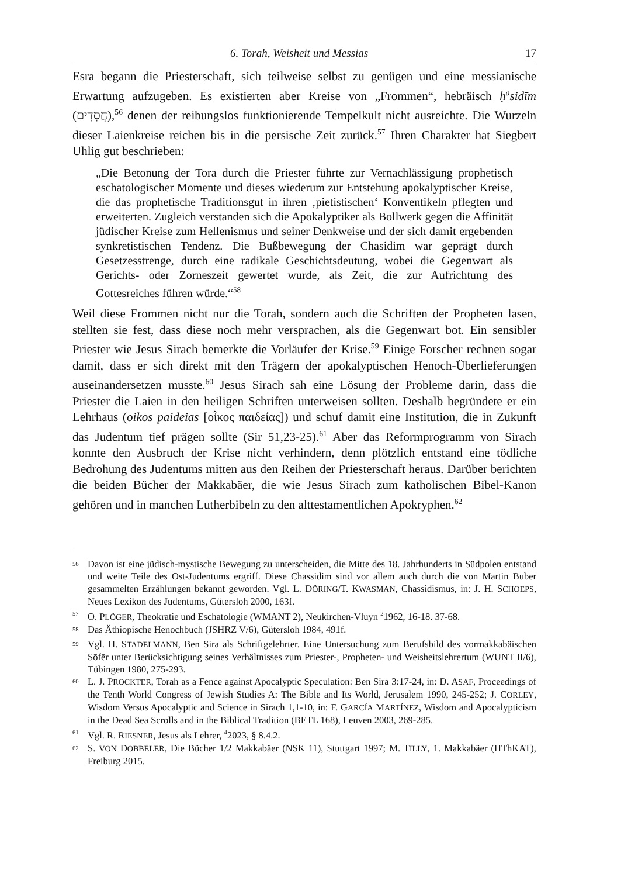6. Torah, Weisheit und Messias 17
Esra begann die Priesterschaft, sich teilweise selbst zu genügen und eine messianische Erwartung aufzugeben. Es existierten aber Kreise von „Frommen“, hebräisch ḥ<sup>a</sup>sidīm (חֲסִדִים),<sup>56</sup> denen der reibungslos funktionierende Tempelkult nicht ausreichte. Die Wurzeln dieser Laienkreise reichen bis in die persische Zeit zurück.<sup>57</sup> Ihren Charakter hat Siegbert Uhlig gut beschrieben:
„Die Betonung der Tora durch die Priester führte zur Vernachlässigung prophetisch eschatologischer Momente und dieses wiederum zur Entstehung apokalyptischer Kreise, die das prophetische Traditionsgut in ihren ‚pietis­tischen‘ Konventikeln pflegten und erweiterten. Zugleich verstanden sich die Apokalyptiker als Bollwerk gegen die Affinität jüdischer Kreise zum Helle­nismus und seiner Denkweise und der sich damit ergebenden synkretistischen Tendenz. Die Bußbewegung der Chasidim war geprägt durch Gesetzesstrenge, durch eine radikale Geschichtsdeutung, wobei die Gegenwart als Gerichts- oder Zorneszeit gewertet wurde, als Zeit, die zur Aufrichtung des Gottesreiches führen würde.“<sup>58</sup>
Weil diese Frommen nicht nur die Torah, sondern auch die Schriften der Propheten lasen, stellten sie fest, dass diese noch mehr versprachen, als die Gegenwart bot. Ein sensibler Priester wie Jesus Sirach bemerkte die Vorläufer der Krise.<sup>59</sup> Einige Forscher rechnen sogar damit, dass er sich direkt mit den Trägern der apokalyptischen Henoch-Über­lieferungen auseinandersetzen musste.<sup>60</sup> Jesus Sirach sah eine Lösung der Probleme darin, dass die Priester die Laien in den heiligen Schriften unterweisen sollten. Deshalb begründete er ein Lehrhaus (oikos paideias [οἶκος παιδείας]) und schuf damit eine Institution, die in Zukunft das Judentum tief prägen sollte (Sir 51,23-25).<sup>61</sup> Aber das Reformprogramm von Sirach konnte den Ausbruch der Krise nicht verhindern, denn plötzlich entstand eine tödliche Bedrohung des Judentums mitten aus den Reihen der Priesterschaft heraus. Darüber berichten die beiden Bücher der Makkabäer, die wie Jesus Sirach zum katholischen Bibel-Kanon gehören und in manchen Lutherbibeln zu den alttestamentlichen Apokryphen.<sup>62</sup>
<sup>56</sup> Davon ist eine jüdisch-mystische Bewegung zu unterscheiden, die Mitte des 18. Jahrhunderts in Südpolen entstand und weite Teile des Ost-Judentums ergriff. Diese Chassidim sind vor allem auch durch die von Martin Buber gesammelten Erzählungen bekannt geworden. Vgl. L. DÖRING/T. KWASMAN, Chassidismus, in: J. H. SCHOEPS, Neues Lexikon des Judentums, Gütersloh 2000, 163f.
<sup>57</sup> O. PLÖGER, Theokratie und Eschatologie (WMANT 2), Neukirchen-Vluyn <sup>2</sup>1962, 16-18. 37-68.
<sup>58</sup> Das Äthiopische Henochbuch (JSHRZ V/6), Gütersloh 1984, 491f.
<sup>59</sup> Vgl. H. STADELMANN, Ben Sira als Schriftgelehrter. Eine Untersuchung zum Berufsbild des vor­makkabäischen Sōfēr unter Berücksichtigung seines Verhältnisses zum Priester-, Propheten- und Weisheitslehrertum (WUNT II/6), Tübingen 1980, 275-293.
<sup>60</sup> L. J. PROCKTER, Torah as a Fence against Apocalyptic Speculation: Ben Sira 3:17-24, in: D. ASAF, Proceedings of the Tenth World Congress of Jewish Studies A: The Bible and Its World, Jerusalem 1990, 245-252; J. CORLEY, Wisdom Versus Apocalyptic and Science in Sirach 1,1-10, in: F. GARCÍA MARTÍNEZ, Wisdom and Apocalypticism in the Dead Sea Scrolls and in the Biblical Tradition (BETL 168), Leuven 2003, 269-285.
<sup>61</sup> Vgl. R. RIESNER, Jesus als Lehrer, <sup>4</sup>2023, § 8.4.2.
<sup>62</sup> S. VON DOBBELER, Die Bücher 1/2 Makkabäer (NSK 11), Stuttgart 1997; M. TILLY, 1. Makkabäer (HThKAT), Freiburg 2015.